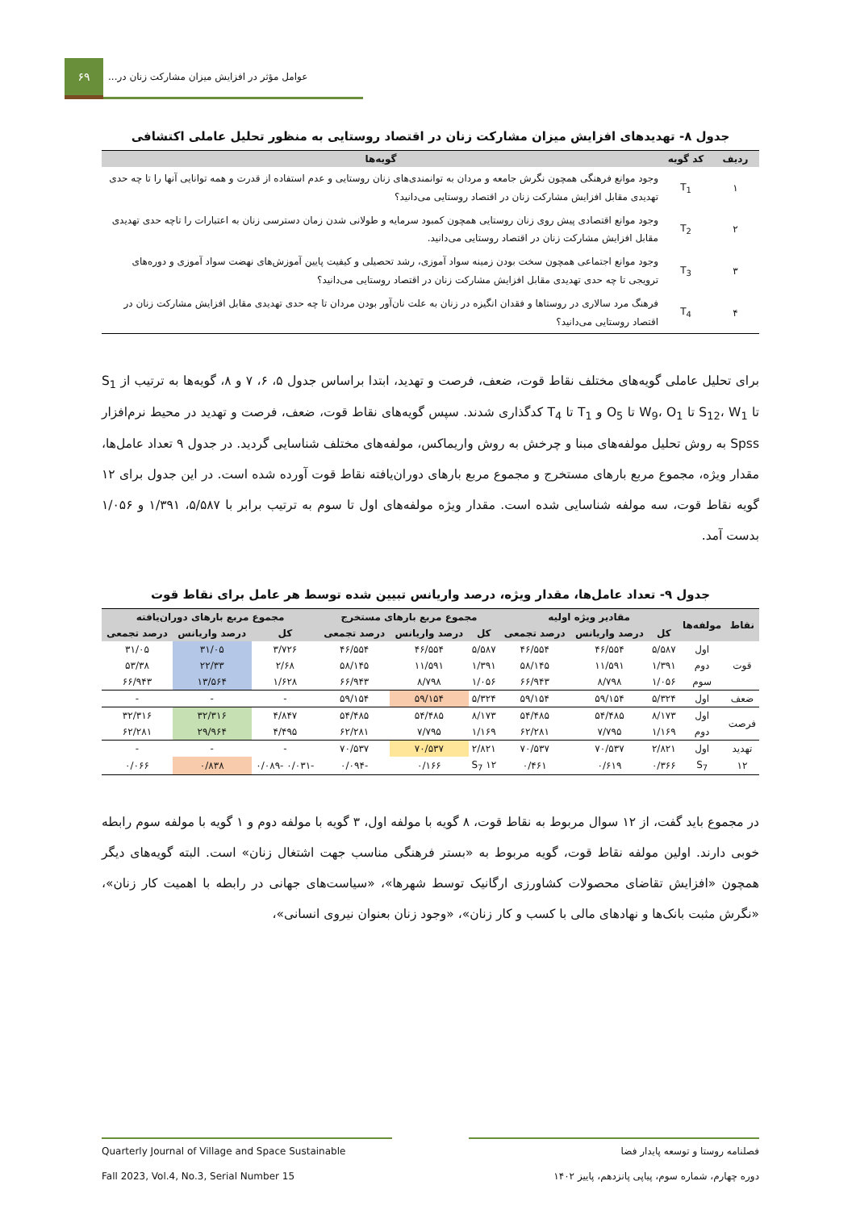۶۹
عوامل مؤثر در افزایش میزان مشارکت زنان در...
جدول ۸- تهدیدهای افزایش میزان مشارکت زنان در اقتصاد روستایی به منظور تحلیل عاملی اکتشافی
| ردیف | کد گویه | گویه‌ها |
| --- | --- | --- |
| ۱ | T<sub>1</sub> | وجود موانع فرهنگی همچون نگرش جامعه و مردان به توانمندی‌های زنان روستایی و عدم استفاده از قدرت و همه توانایی آنها را تا چه حدی تهدیدی مقابل افزایش مشارکت زنان در اقتصاد روستایی می‌دانید؟ |
| ۲ | T<sub>2</sub> | وجود موانع اقتصادی پیش روی زنان روستایی همچون کمبود سرمایه و طولانی شدن زمان دسترسی زنان به اعتبارات را تاچه حدی تهدیدی مقابل افزایش مشارکت زنان در اقتصاد روستایی می‌دانید. |
| ۳ | T<sub>3</sub> | وجود موانع اجتماعی همچون سخت بودن زمینه سواد آموزی، رشد تحصیلی و کیفیت پایین آموزش‌های نهضت سواد آموزی و دوره‌های ترویجی تا چه حدی تهدیدی مقابل افزایش مشارکت زنان در اقتصاد روستایی می‌دانید؟ |
| ۴ | T<sub>4</sub> | فرهنگ مرد سالاری در روستاها و فقدان انگیزه در زنان به علت نان‌آور بودن مردان تا چه حدی تهدیدی مقابل افزایش مشارکت زنان در اقتصاد روستایی می‌دانید؟ |
برای تحلیل عاملی گویه‌های مختلف نقاط قوت، ضعف، فرصت و تهدید، ابتدا براساس جدول ۵، ۶، ۷ و ۸، گویه‌ها به ترتیب از S<sub>1</sub> تا S<sub>12</sub>، W<sub>1</sub> تا W<sub>9</sub>، O<sub>1</sub> تا O<sub>5</sub> و T<sub>1</sub> تا T<sub>4</sub> کدگذاری شدند. سپس گویه‌های نقاط قوت، ضعف، فرصت و تهدید در محیط نرم‌افزار Spss به روش تحلیل مولفه‌های مبنا و چرخش به روش واریماکس، مولفه‌های مختلف شناسایی گردید. در جدول ۹ تعداد عامل‌ها، مقدار ویژه، مجموع مربع بارهای مستخرج و مجموع مربع بارهای دوران‌یافته نقاط قوت آورده شده است. در این جدول برای ۱۲ گویه نقاط قوت، سه مولفه شناسایی شده است. مقدار ویژه مولفه‌های اول تا سوم به ترتیب برابر با ۵/۵۸۷، ۱/۳۹۱ و ۱/۰۵۶ بدست آمد.
جدول ۹- تعداد عامل‌ها، مقدار ویژه، درصد واریانس تبیین شده توسط هر عامل برای نقاط قوت
| نقاط | مولفه‌ها | مقادیر ویژه اولیه | | | مجموع مربع بارهای مستخرج | | | مجموع مربع بارهای دوران‌یافته | | |
| --- | --- | --- | --- | --- | --- | --- | --- | --- | --- | --- |
| | | کل | درصد واریانس | درصد تجمعی | کل | درصد واریانس | درصد تجمعی | کل | درصد واریانس | درصد تجمعی |
| قوت | اول | ۵/۵۸۷ | ۴۶/۵۵۴ | ۴۶/۵۵۴ | ۵/۵۸۷ | ۴۶/۵۵۴ | ۴۶/۵۵۴ | ۳/۷۲۶ | ۳۱/۰۵ | ۳۱/۰۵ |
| | دوم | ۱/۳۹۱ | ۱۱/۵۹۱ | ۵۸/۱۴۵ | ۱/۳۹۱ | ۱۱/۵۹۱ | ۵۸/۱۴۵ | ۲/۶۸ | ۲۲/۳۳ | ۵۳/۳۸ |
| | سوم | ۱/۰۵۶ | ۸/۷۹۸ | ۶۶/۹۴۳ | ۱/۰۵۶ | ۸/۷۹۸ | ۶۶/۹۴۳ | ۱/۶۲۸ | ۱۳/۵۶۴ | ۶۶/۹۴۳ |
| ضعف | اول | ۵/۳۲۴ | ۵۹/۱۵۴ | ۵۹/۱۵۴ | ۵/۳۲۴ | ۵۹/۱۵۴ | ۵۹/۱۵۴ | - | - | - |
| فرصت | اول | ۸/۱۷۳ | ۵۴/۴۸۵ | ۵۴/۴۸۵ | ۸/۱۷۳ | ۵۴/۴۸۵ | ۵۴/۴۸۵ | ۴/۸۴۷ | ۳۲/۳۱۶ | ۳۲/۳۱۶ |
| | دوم | ۱/۱۶۹ | ۷/۷۹۵ | ۶۲/۲۸۱ | ۱/۱۶۹ | ۷/۷۹۵ | ۶۲/۲۸۱ | ۴/۴۹۵ | ۲۹/۹۶۴ | ۶۲/۲۸۱ |
| تهدید | اول | ۲/۸۲۱ | ۷۰/۵۳۷ | ۷۰/۵۳۷ | ۲/۸۲۱ | ۷۰/۵۳۷ | ۷۰/۵۳۷ | - | - | - |
| ۱۲ | S<sub>7</sub> | ۰/۳۶۶ | ۰/۶۱۹ | ۰/۴۶۱ | ۱۲ S<sub>7</sub> | ۰/۱۶۶ | -۰/۰۹۴ | -۰/۰۳۱ -۰/۰۸۹ | ۰/۸۳۸ | ۰/۰۶۶ |
در مجموع باید گفت، از ۱۲ سوال مربوط به نقاط قوت، ۸ گویه با مولفه اول، ۳ گویه با مولفه دوم و ۱ گویه با مولفه سوم رابطه خوبی دارند. اولین مولفه نقاط قوت، گویه مربوط به «بستر فرهنگی مناسب جهت اشتغال زنان» است. البته گویه‌های دیگر همچون «افزایش تقاضای محصولات کشاورزی ارگانیک توسط شهرها»، «سیاست‌های جهانی در رابطه با اهمیت کار زنان»، «نگرش مثبت بانک‌ها و نهادهای مالی با کسب و کار زنان»، «وجود زنان بعنوان نیروی انسانی»،
فصلنامه روستا و توسعه پایدار فضا
دوره چهارم، شماره سوم، پیاپی پانزدهم، پاییز ۱۴۰۲
Quarterly Journal of Village and Space Sustainable
Fall 2023, Vol.4, No.3, Serial Number 15